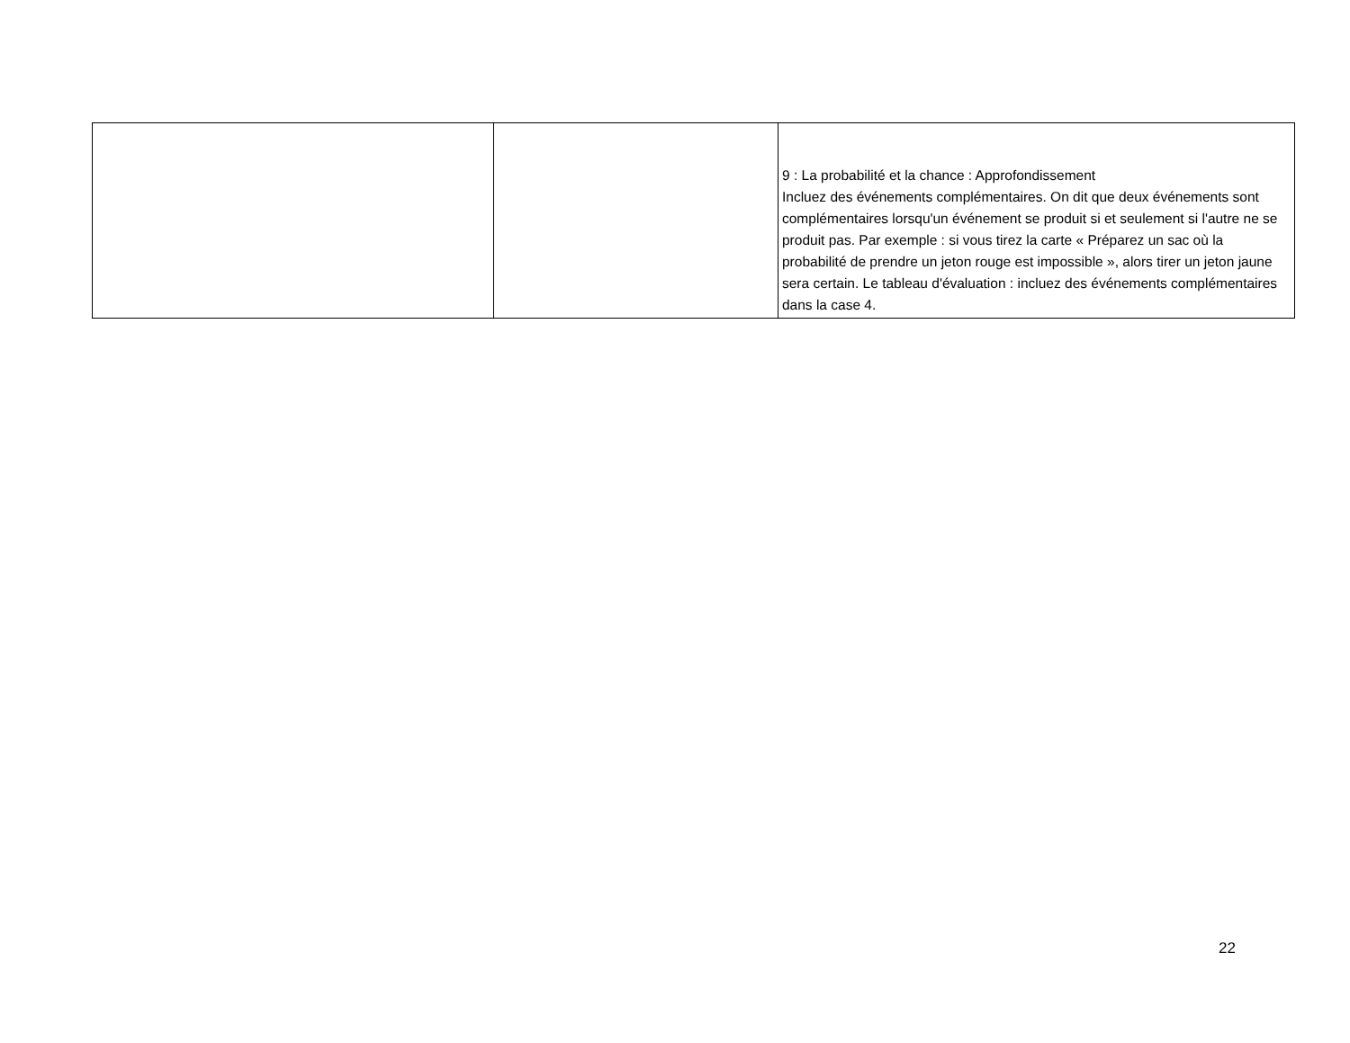| | | 9 : La probabilité et la chance : Approfondissement Incluez des événements complémentaires. On dit que deux événements sont complémentaires lorsqu'un événement se produit si et seulement si l'autre ne se produit pas. Par exemple : si vous tirez la carte « Préparez un sac où la probabilité de prendre un jeton rouge est impossible », alors tirer un jeton jaune sera certain. Le tableau d'évaluation : incluez des événements complémentaires dans la case 4. |
22